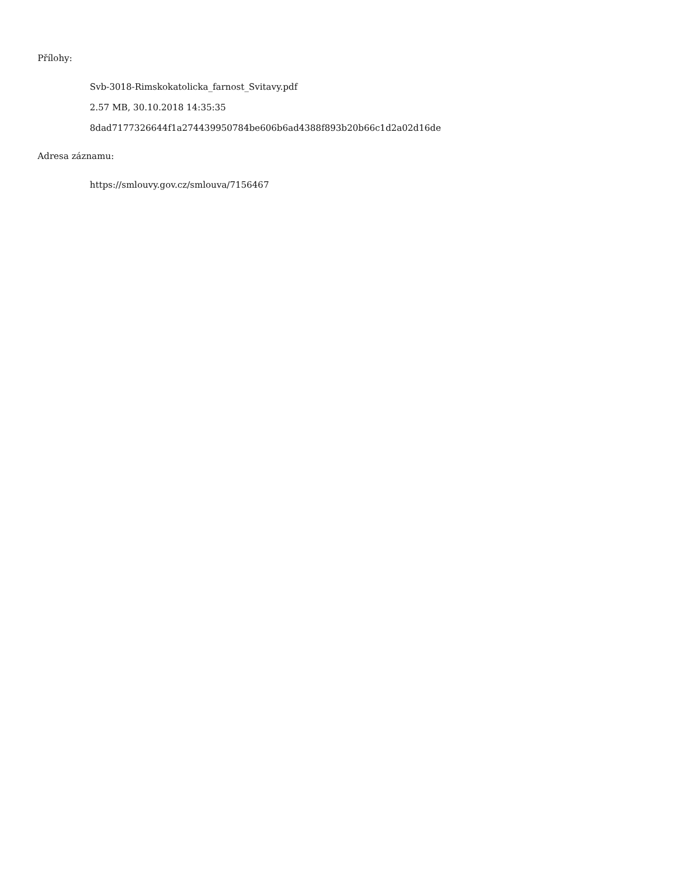Přílohy:
Svb-3018-Rimskokatolicka_farnost_Svitavy.pdf
2.57 MB, 30.10.2018 14:35:35
8dad7177326644f1a274439950784be606b6ad4388f893b20b66c1d2a02d16de
Adresa záznamu:
https://smlouvy.gov.cz/smlouva/7156467